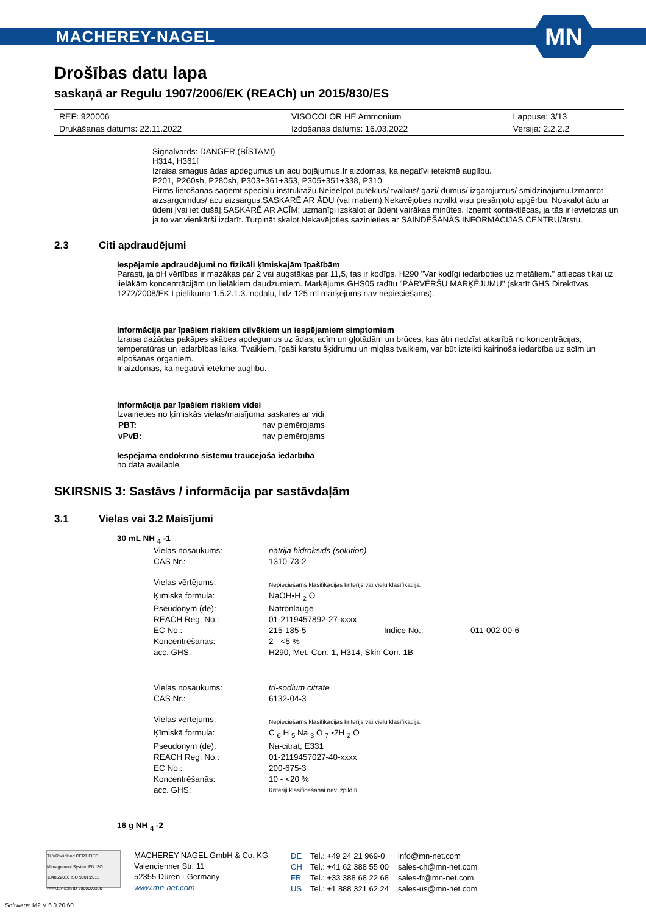MACHEREY-NAGEL
MN
Drošības datu lapa
saskaņā ar Regulu 1907/2006/EK (REACh) un 2015/830/ES
| REF: 920006 | VISOCOLOR HE Ammonium | Lappuse: 3/13 |
| Drukāšanas datums: 22.11.2022 | Izdošanas datums: 16.03.2022 | Versija: 2.2.2.2 |
Signālvārds: DANGER (BĪSTAMI)
H314, H361f
Izraisa smagus ādas apdegumus un acu bojājumus.Ir aizdomas, ka negatīvi ietekmē auglību.
P201, P260sh, P280sh, P303+361+353, P305+351+338, P310
Pirms lietošanas saņemt speciālu instruktāžu.Neieelpot putekļus/ tvaikus/ gāzi/ dūmus/ izgarojumus/ smidzinājumu.Izmantot aizsargcimdus/ acu aizsargus.SASKARĒ AR ĀDU (vai matiem):Nekavējoties novilkt visu piesārņoto apģērbu. Noskalot ādu ar ūdeni [vai iet dušā].SASKARĒ AR ACĪM: uzmanīgi izskalot ar ūdeni vairākas minūtes. Izņemt kontaktlēcas, ja tās ir ievietotas un ja to var vienkārši izdarīt. Turpināt skalot.Nekavējoties sazinieties ar SAINDĒŠANĀS INFORMĀCIJAS CENTRU/ārstu.
2.3 Citi apdraudējumi
Iespējamie apdraudējumi no fizikāli ķīmiskajām īpašībām
Parasti, ja pH vērtības ir mazākas par 2 vai augstākas par 11,5, tas ir kodīgs. H290 "Var kodīgi iedarboties uz metāliem." attiecas tikai uz lielākām koncentrācijām un lielākiem daudzumiem. Marķējums GHS05 radītu "PĀRVĒRŠU MARĶĒJUMU" (skatīt GHS Direktīvas 1272/2008/EK I pielikuma 1.5.2.1.3. nodaļu, līdz 125 ml marķējums nav nepieciešams).
Informācija par īpašiem riskiem cilvēkiem un iespējamiem simptomiem
Izraisa dažādas pakāpes skābes apdegumus uz ādas, acīm un gļotādām un brūces, kas ātri nedzīst atkarībā no koncentrācijas, temperatūras un iedarbības laika. Tvaikiem, īpaši karstu šķidrumu un miglas tvaikiem, var būt izteikti kairinoša iedarbība uz acīm un elpošanas orgāniem.
Ir aizdomas, ka negatīvi ietekmē auglību.
Informācija par īpašiem riskiem videi
Izvairieties no ķīmiskās vielas/maisījuma saskares ar vidi.
| PBT: | nav piemērojams |
| vPvB: | nav piemērojams |
Iespējama endokrīno sistēmu traucējoša iedarbība
no data available
SKIRSNIS 3: Sastāvs / informācija par sastāvdaļām
3.1 Vielas vai 3.2 Maisījumi
30 mL NH <sub>4</sub> -1
| Vielas nosaukums: | nātrija hidroksīds (solution) | | |
| CAS Nr.: | 1310-73-2 | | |
| Vielas vērtējums: | Nepieciešams klasifikācijas kritērijs vai vielu klasifikācija. | | |
| Ķīmiskā formula: | NaOH•H <sub>2</sub> O | | |
| Pseudonym (de): | Natronlauge | | |
| REACH Reg. No.: | 01-2119457892-27-xxxx | | |
| EC No.: | 215-185-5 | Indice No.: | 011-002-00-6 |
| Koncentrēšanās: | 2 - <5 % | | |
| acc. GHS: | H290, Met. Corr. 1, H314, Skin Corr. 1B | | |
| Vielas nosaukums: | tri-sodium citrate | | |
| CAS Nr.: | 6132-04-3 | | |
| Vielas vērtējums: | Nepieciešams klasifikācijas kritērijs vai vielu klasifikācija. | | |
| Ķīmiskā formula: | C <sub>6</sub> H <sub>5</sub> Na <sub>3</sub> O <sub>7</sub> •2H <sub>2</sub> O | | |
| Pseudonym (de): | Na-citrat, E331 | | |
| REACH Reg. No.: | 01-2119457027-40-xxxx | | |
| EC No.: | 200-675-3 | | |
| Koncentrēšanās: | 10 - <20 % | | |
| acc. GHS: | Kritēriji klasificēšanai nav izpildīti. | | |
16 g NH <sub>4</sub> -2
TÜVRheinland CERTIFIED Management System EN ISO 13485:2016 ISO 9001:2015 www.tuv.com ID 9000008338
MACHEREY-NAGEL GmbH & Co. KG
Valencienner Str. 11
52355 Düren · Germany
www.mn-net.com
| DE | Tel.: +49 24 21 969-0 | info@mn-net.com |
| CH | Tel.: +41 62 388 55 00 | sales-ch@mn-net.com |
| FR | Tel.: +33 388 68 22 68 | sales-fr@mn-net.com |
| US | Tel.: +1 888 321 62 24 | sales-us@mn-net.com |
Software: M2 V 6.0.20.60